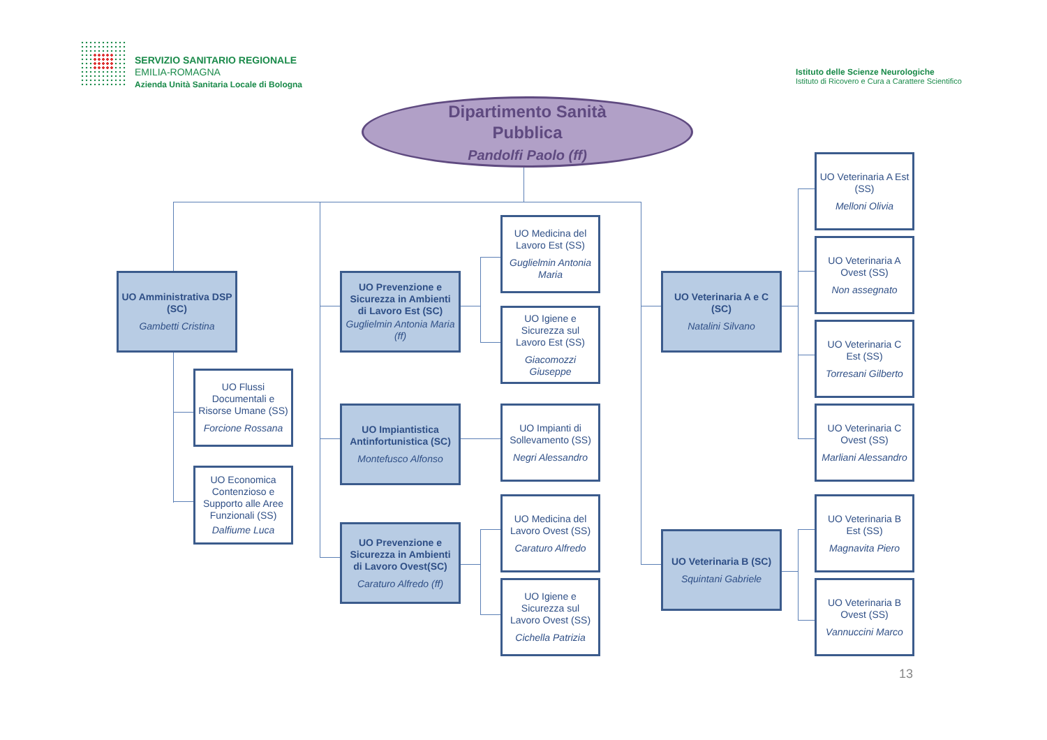SERVIZIO SANITARIO REGIONALE
EMILIA-ROMAGNA
Azienda Unità Sanitaria Locale di Bologna
Istituto delle Scienze Neurologiche
Istituto di Ricovero e Cura a Carattere Scientifico
UO Amministrativa DSP
(SC)
Gambetti Cristina
UO Flussi Documentali e Risorse Umane (SS)
Forcione Rossana
UO Economica Contenzioso e Supporto alle Aree Funzionali (SS)
Dalfiume Luca
Dipartimento Sanità
Pubblica
Pandolfi Paolo (ff)
UO Prevenzione e Sicurezza in Ambienti di Lavoro Est (SC)
Guglielmin Antonia Maria (ff)
UO Impiantistica Antinfortunistica (SC)
Montefusco Alfonso
UO Prevenzione e Sicurezza in Ambienti di Lavoro Ovest(SC)
Caraturo Alfredo (ff)
UO Medicina del Lavoro Est (SS)
Guglielmin Antonia Maria
UO Igiene e Sicurezza sul Lavoro Est (SS)
Giacomozzi Giuseppe
UO Impianti di Sollevamento (SS)
Negri Alessandro
UO Medicina del Lavoro Ovest (SS)
Caraturo Alfredo
UO Igiene e Sicurezza sul Lavoro Ovest (SS)
Cichella Patrizia
UO Veterinaria A e C (SC)
Natalini Silvano
UO Veterinaria B (SC)
Squintani Gabriele
UO Veterinaria A Est (SS)
Melloni Olivia
UO Veterinaria A Ovest (SS)
Non assegnato
UO Veterinaria C Est (SS)
Torresani Gilberto
UO Veterinaria C Ovest (SS)
Marliani Alessandro
UO Veterinaria B Est (SS)
Magnavita Piero
UO Veterinaria B Ovest (SS)
Vannuccini Marco
13